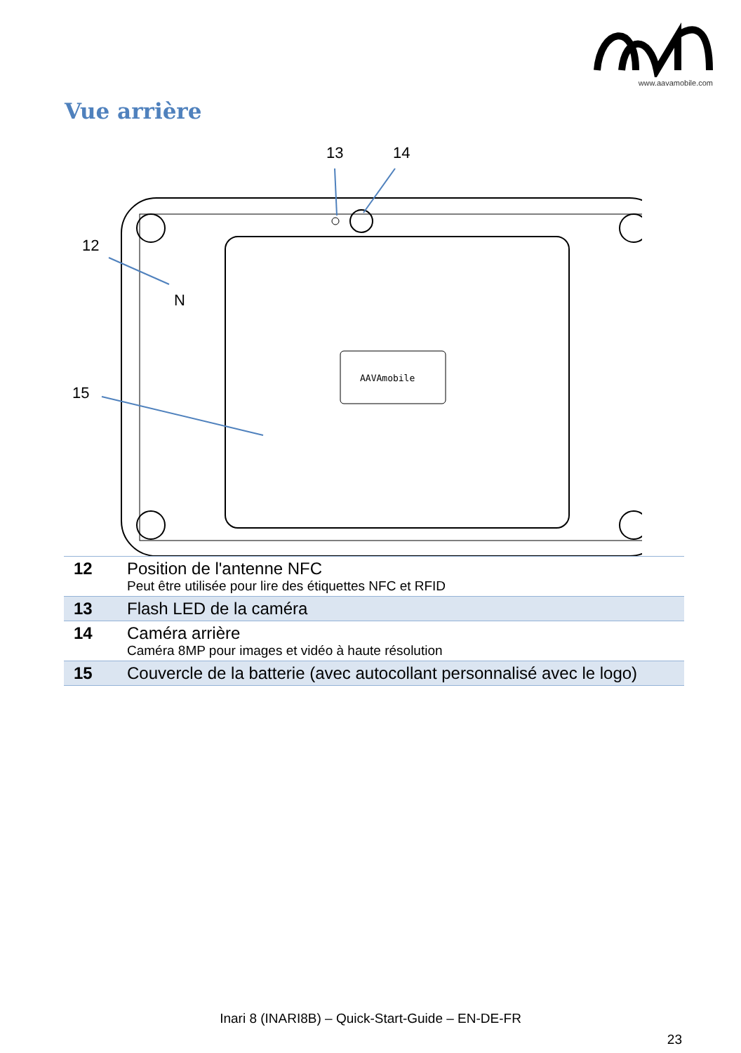www.aavamobile.com
Vue arrière
13
14
12
15
AAVAmobile
N
| 12 | Position de l'antenne NFC Peut être utilisée pour lire des étiquettes NFC et RFID |
| 13 | Flash LED de la caméra |
| 14 | Caméra arrière Caméra 8MP pour images et vidéo à haute résolution |
| 15 | Couvercle de la batterie (avec autocollant personnalisé avec le logo) |
Inari 8 (INARI8B) – Quick-Start-Guide – EN-DE-FR
23